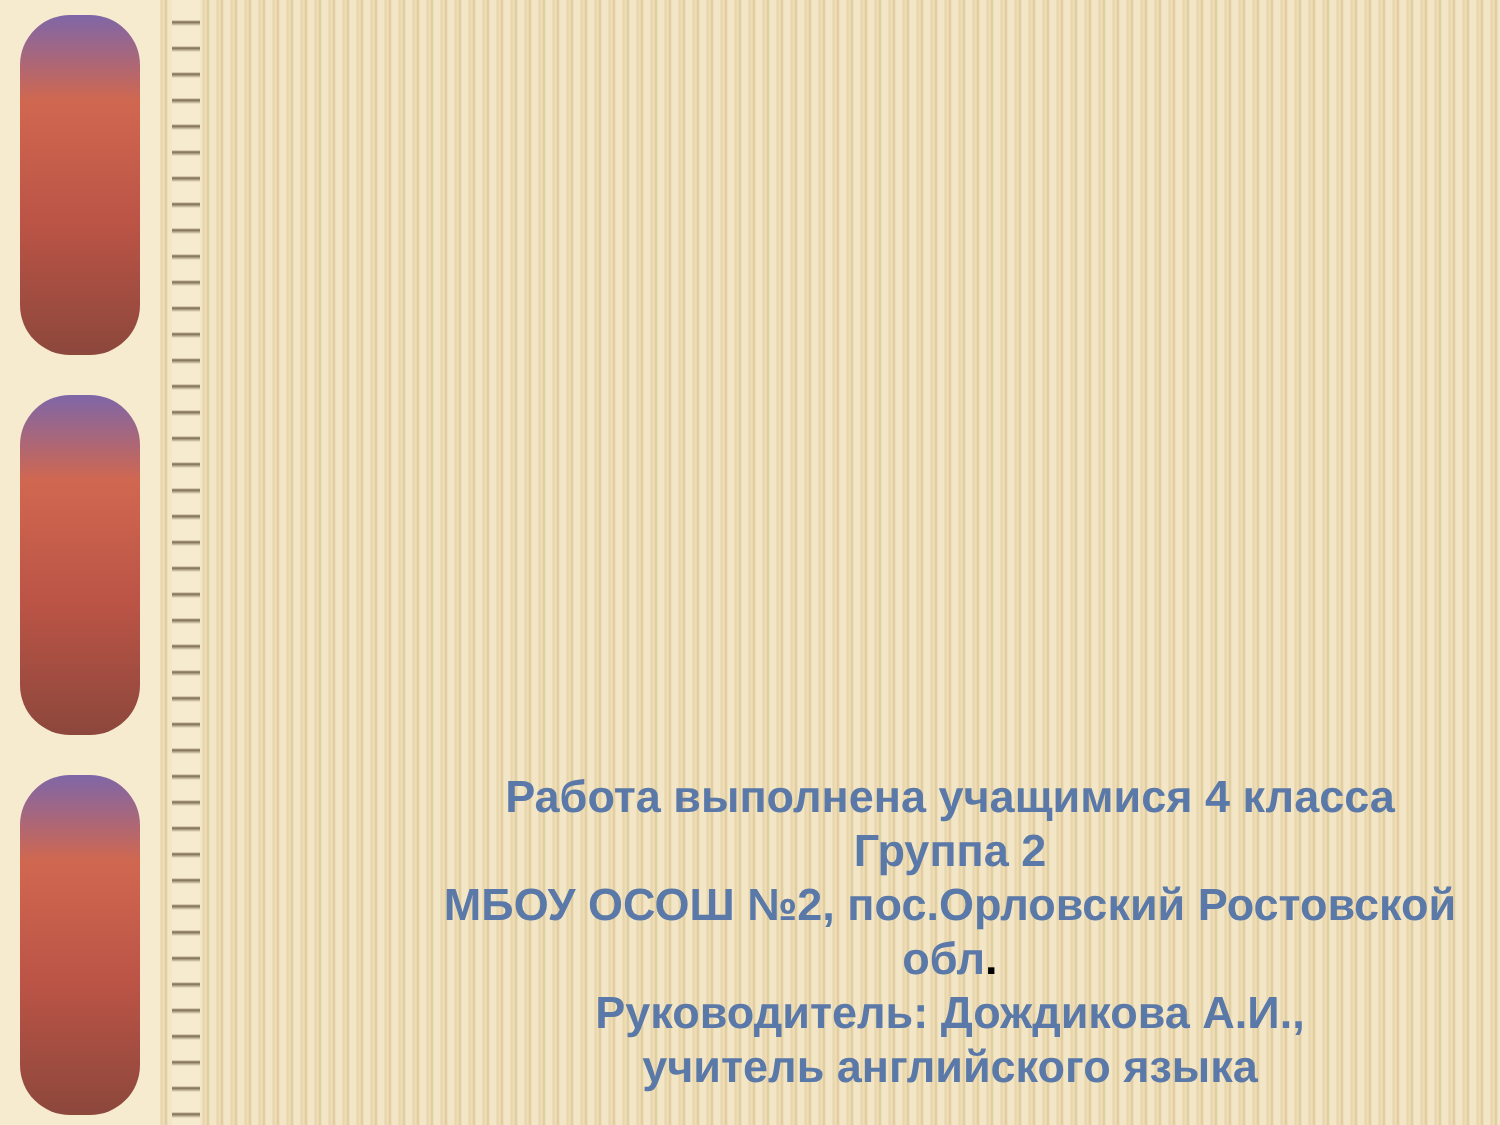Работа выполнена учащимися 4 класса
Группа 2
МБОУ ОСОШ №2, пос.Орловский Ростовской
обл.
Руководитель: Дождикова А.И.,
учитель английского языка